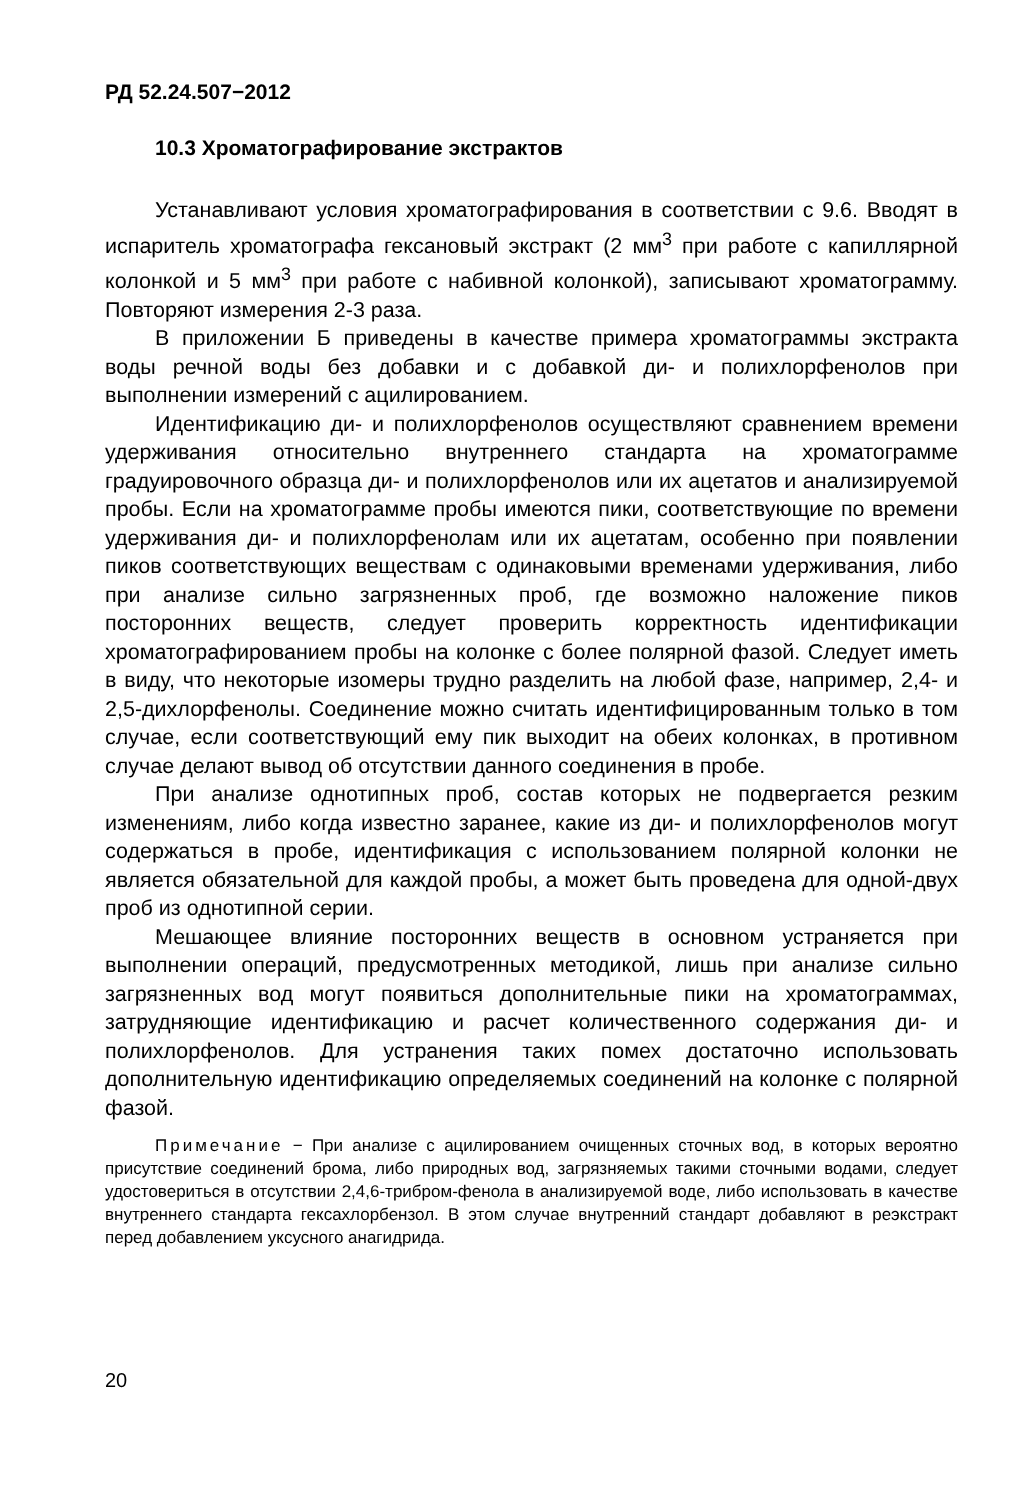РД 52.24.507−2012
10.3 Хроматографирование экстрактов
Устанавливают условия хроматографирования в соответствии с 9.6. Вводят в испаритель хроматографа гексановый экстракт (2 мм<sup>3</sup> при работе с капиллярной колонкой и 5 мм<sup>3</sup> при работе с набивной колонкой), записывают хроматограмму. Повторяют измерения 2-3 раза.
В приложении Б приведены в качестве примера хроматограммы экстракта воды речной воды без добавки и с добавкой ди- и полихлорфенолов при выполнении измерений с ацилированием.
Идентификацию ди- и полихлорфенолов осуществляют сравнением времени удерживания относительно внутреннего стандарта на хроматограмме градуировочного образца ди- и полихлорфенолов или их ацетатов и анализируемой пробы. Если на хроматограмме пробы имеются пики, соответствующие по времени удерживания ди- и полихлорфенолам или их ацетатам, особенно при появлении пиков соответствующих веществам с одинаковыми временами удерживания, либо при анализе сильно загрязненных проб, где возможно наложение пиков посторонних веществ, следует проверить корректность идентификации хроматографированием пробы на колонке с более полярной фазой. Следует иметь в виду, что некоторые изомеры трудно разделить на любой фазе, например, 2,4- и 2,5-дихлорфенолы. Соединение можно считать идентифицированным только в том случае, если соответствующий ему пик выходит на обеих колонках, в противном случае делают вывод об отсутствии данного соединения в пробе.
При анализе однотипных проб, состав которых не подвергается резким изменениям, либо когда известно заранее, какие из ди- и полихлорфенолов могут содержаться в пробе, идентификация с использованием полярной колонки не является обязательной для каждой пробы, а может быть проведена для одной-двух проб из однотипной серии.
Мешающее влияние посторонних веществ в основном устраняется при выполнении операций, предусмотренных методикой, лишь при анализе сильно загрязненных вод могут появиться дополнительные пики на хроматограммах, затрудняющие идентификацию и расчет количественного содержания ди- и полихлорфенолов. Для устранения таких помех достаточно использовать дополнительную идентификацию определяемых соединений на колонке с полярной фазой.
Примечание − При анализе с ацилированием очищенных сточных вод, в которых вероятно присутствие соединений брома, либо природных вод, загрязняемых такими сточными водами, следует удостовериться в отсутствии 2,4,6-трибром-фенола в анализируемой воде, либо использовать в качестве внутреннего стандарта гексахлорбензол. В этом случае внутренний стандарт добавляют в реэкстракт перед добавлением уксусного анагидрида.
20